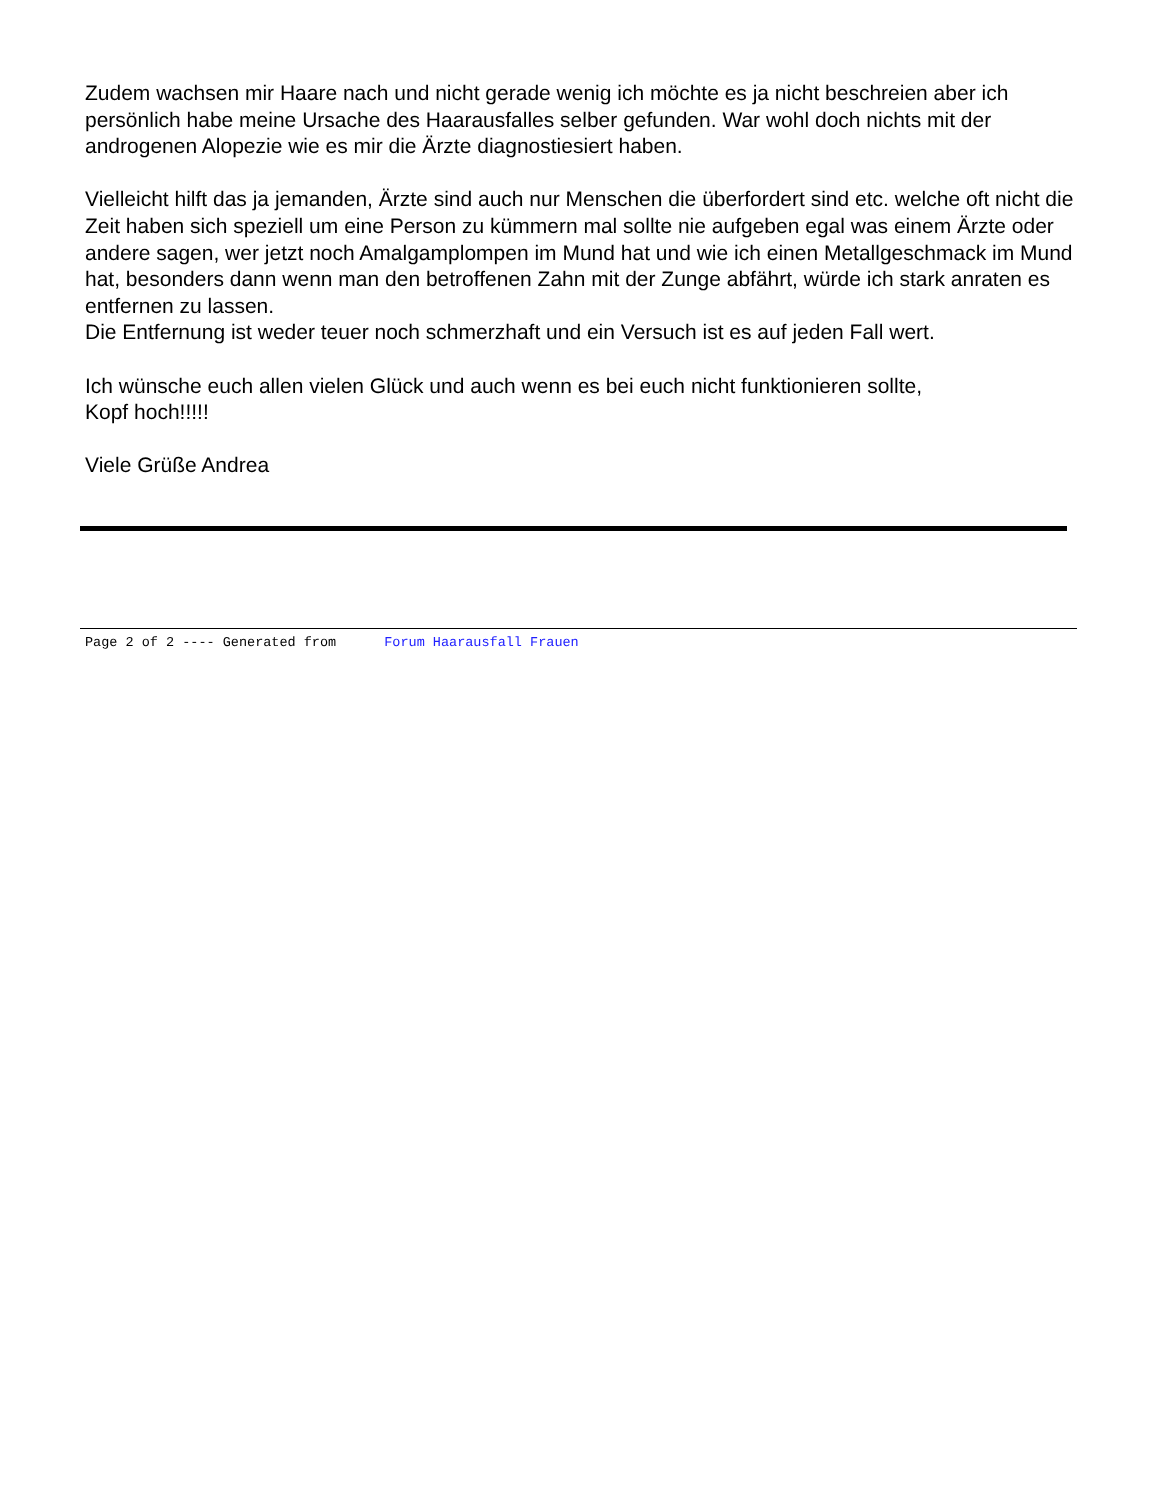Zudem wachsen mir Haare nach und nicht gerade wenig ich möchte es ja nicht beschreien aber ich persönlich habe meine Ursache des Haarausfalles selber gefunden. War wohl doch nichts mit der androgenen Alopezie wie es mir die Ärzte diagnostiesiert haben.
Vielleicht hilft das ja jemanden, Ärzte sind auch nur Menschen die überfordert sind etc. welche oft nicht die Zeit haben sich speziell um eine Person zu kümmern mal sollte nie aufgeben egal was einem Ärzte oder andere sagen, wer jetzt noch Amalgamplompen im Mund hat und wie ich einen Metallgeschmack im Mund hat, besonders dann wenn man den betroffenen Zahn mit der Zunge abfährt, würde ich stark anraten es entfernen zu lassen.
Die Entfernung ist weder teuer noch schmerzhaft und ein Versuch ist es auf jeden Fall wert.
Ich wünsche euch allen vielen Glück und auch wenn es bei euch nicht funktionieren sollte,
Kopf hoch!!!!!
Viele Grüße Andrea
Page 2 of 2 ---- Generated from Forum Haarausfall Frauen